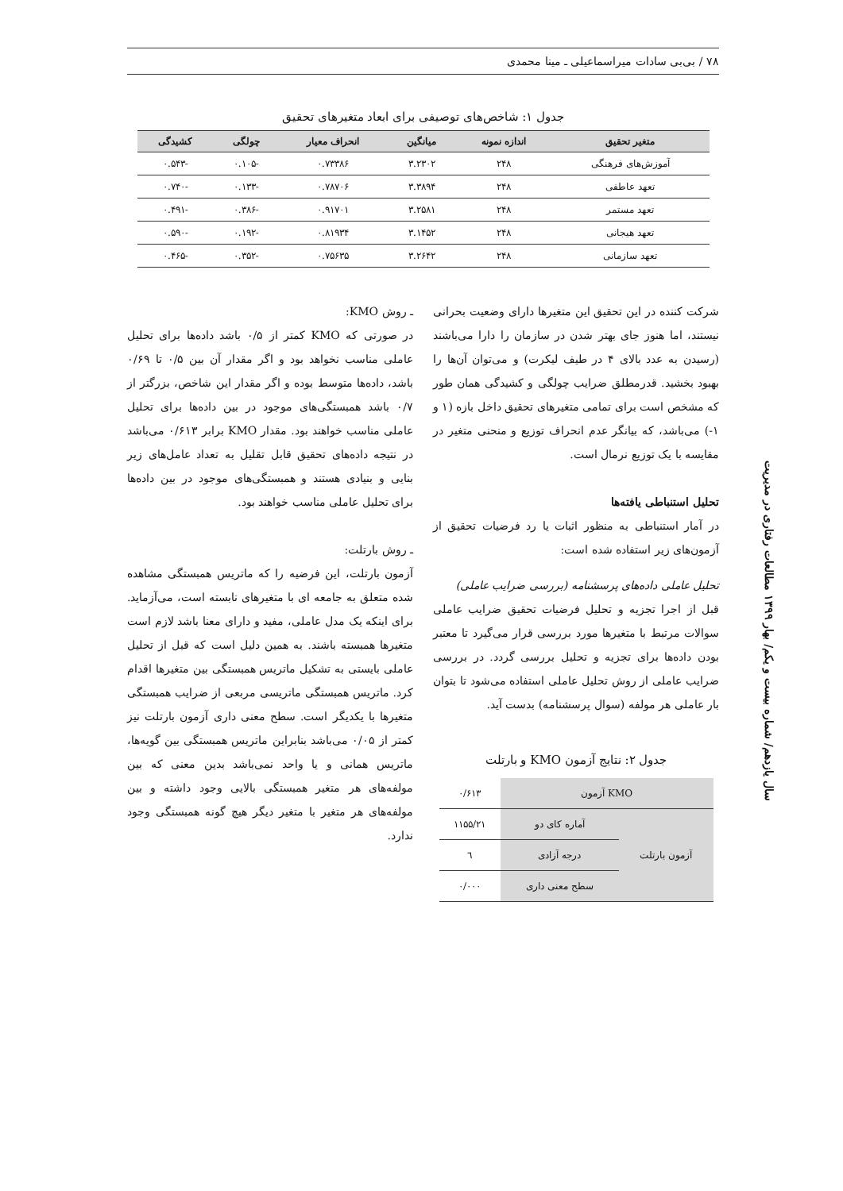۷۸ / بی‌بی سادات میراسماعیلی ـ مینا محمدی
جدول ۱: شاخص‌های توصیفی برای ابعاد متغیرهای تحقیق
| متغیر تحقیق | اندازه نمونه | میانگین | انحراف معیار | چولگی | کشیدگی |
| --- | --- | --- | --- | --- | --- |
| آموزش‌های فرهنگی | ۲۴۸ | ۳.۲۳۰۲ | ۰.۷۳۳۸۶ | -۰.۱۰۵ | -۰.۵۴۳ |
| تعهد عاطفی | ۲۴۸ | ۳.۳۸۹۴ | ۰.۷۸۷۰۶ | -۰.۱۳۳ | -۰.۷۴۰ |
| تعهد مستمر | ۲۴۸ | ۳.۲۵۸۱ | ۰.۹۱۷۰۱ | -۰.۳۸۶ | -۰.۴۹۱ |
| تعهد هیجانی | ۲۴۸ | ۳.۱۴۵۲ | ۰.۸۱۹۳۴ | -۰.۱۹۲ | -۰.۵۹۰ |
| تعهد سازمانی | ۲۴۸ | ۳.۲۶۴۲ | ۰.۷۵۶۳۵ | -۰.۳۵۲ | -۰.۴۶۵ |
شرکت کننده در این تحقیق این متغیرها دارای وضعیت بحرانی نیستند، اما هنوز جای بهتر شدن در سازمان را دارا می‌باشند (رسیدن به عدد بالای ۴ در طیف لیکرت) و می‌توان آن‌ها را بهبود بخشید. قدرمطلق ضرایب چولگی و کشیدگی همان طور که مشخص است برای تمامی متغیرهای تحقیق داخل بازه (۱ و ۱-) می‌باشد، که بیانگر عدم انحراف توزیع و منحنی متغیر در مقایسه با یک توزیع نرمال است.
تحلیل استنباطی یافته‌ها
در آمار استنباطی به منظور اثبات یا رد فرضیات تحقیق از آزمون‌های زیر استفاده شده است:
تحلیل عاملی داده‌های پرسشنامه (بررسی ضرایب عاملی)
قبل از اجرا تجزیه و تحلیل فرضیات تحقیق ضرایب عاملی سوالات مرتبط با متغیرها مورد بررسی قرار می‌گیرد تا معتبر بودن داده‌ها برای تجزیه و تحلیل بررسی گردد. در بررسی ضرایب عاملی از روش تحلیل عاملی استفاده می‌شود تا بتوان بار عاملی هر مولفه (سوال پرسشنامه) بدست آید.
جدول ۲: نتایج آزمون KMO و بارتلت
| KMO آزمون | | ۰/۶۱۳ |
| آزمون بارتلت | آماره کای دو | ۱۱۵۵/۲۱ |
| | درجه آزادی | ٦ |
| | سطح معنی داری | ۰/۰۰۰ |
ـ روش KMO:
در صورتی که KMO کمتر از ۰/۵ باشد داده‌ها برای تحلیل عاملی مناسب نخواهد بود و اگر مقدار آن بین ۰/۵ تا ۰/۶۹ باشد، داده‌ها متوسط بوده و اگر مقدار این شاخص، بزرگتر از ۰/۷ باشد همبستگی‌های موجود در بین داده‌ها برای تحلیل عاملی مناسب خواهند بود. مقدار KMO برابر ۰/۶۱۳ می‌باشد در نتیجه داده‌های تحقیق قابل تقلیل به تعداد عامل‌های زیر بنایی و بنیادی هستند و همبستگی‌های موجود در بین داده‌ها برای تحلیل عاملی مناسب خواهند بود.
ـ روش بارتلت:
آزمون بارتلت، این فرضیه را که ماتریس همبستگی مشاهده شده متعلق به جامعه ای با متغیرهای نابسته است، می‌آزماید. برای اینکه یک مدل عاملی، مفید و دارای معنا باشد لازم است متغیرها همبسته باشند. به همین دلیل است که قبل از تحلیل عاملی بایستی به تشکیل ماتریس همبستگی بین متغیرها اقدام کرد. ماتریس همبستگی ماتریسی مربعی از ضرایب همبستگی متغیرها با یکدیگر است. سطح معنی داری آزمون بارتلت نیز کمتر از ۰/۰۵ می‌باشد بنابراین ماتریس همبستگی بین گویه‌ها، ماتریس همانی و یا واحد نمی‌باشد بدین معنی که بین مولفه‌های هر متغیر همبستگی بالایی وجود داشته و بین مولفه‌های هر متغیر با متغیر دیگر هیچ گونه همبستگی وجود ندارد.
سال یازدهم/ شماره بیست و یکم/ بهار ۱۳۹۹ مطالعات رفتاری در مدیریت